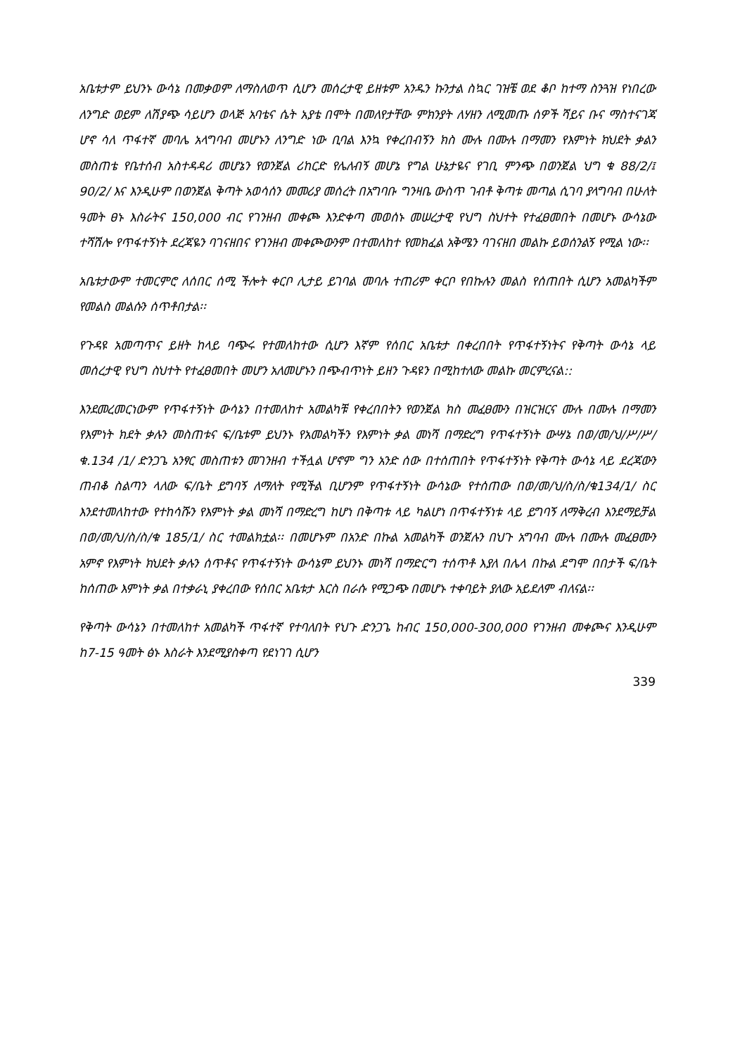አቤቱታም ይህንኑ ውሳኔ በመቃወም ለማስለወጥ ሲሆን መሰረታዊ ይዘቱም አንዱን ኩንታል ስኳር ገዝቼ ወደ ቆቦ ከተማ ስንጓዝ የነበረው ለንግድ ወይም ለሽያጭ ሳይሆን ወላጅ አባቴና ሴት አያቴ በሞት በመለየታቸው ምክንያት ለሃዘን ለሚመጡ ሰዎች ሻይና ቡና ማስተናገጃ ሆኖ ሳለ ጥፋተኛ መባሌ አላግባብ መሆኑን ለንግድ ነው ቢባል እንኳ የቀረበብኝን ክስ ሙሉ በሙሉ በማመን የእምነት ክህደት ቃልን መስጠቴ የቤተሰብ አስተዳዳሪ መሆኔን የወንጀል ሪከርድ የሌለብኝ መሆኔ የግል ሁኔታዬና የገቢ ምንጭ በወንጀል ህግ ቁ 88/2/፤ 90/2/ እና እንዲሁም በወንጀል ቅጣት አወሳሰን መመሪያ መሰረት በአግባቡ ግንዛቤ ውስጥ ገብቶ ቅጣቱ መጣል ሲገባ ያላግባብ በሁለት ዓመት ፀኑ እስራትና 150,000 ብር የገንዘብ መቀጮ እንድቀጣ መወሰኑ መሠረታዊ የህግ ስህተት የተፈፀመበት በመሆኑ ውሳኔው ተሻሽሎ የጥፋተኝነት ደረጃዬን ባገናዘበና የገንዘብ መቀጮውንም በተመለከተ የመክፈል አቅሜን ባገናዘበ መልኩ ይወሰንልኝ የሚል ነው፡፡
አቤቱታውም ተመርምሮ ለሰበር ሰሚ ችሎት ቀርቦ ሊታይ ይገባል መባሉ ተጠሪም ቀርቦ የበኩሉን መልስ የሰጠበት ሲሆን አመልካችም የመልስ መልሱን ሰጥቶበታል፡፡
የጉዳዩ አመጣጥና ይዘት ከላይ ባጭሩ የተመለከተው ሲሆን እኛም የሰበር አቤቱታ በቀረበበት የጥፋተኝነትና የቅጣት ውሳኔ ላይ መሰረታዊ የህግ ስህተት የተፈፀመበት መሆን አለመሆኑን በጭብጥነት ይዘን ጉዳዩን በሚከተለው መልኩ መርምረናል::
እንደመረመርነውም የጥፋተኝነት ውሳኔን በተመለከተ አመልካቹ የቀረበበትን የወንጀል ክስ መፈፀሙን በዝርዝርና ሙሉ በሙሉ በማመን የእምነት ክደት ቃሉን መስጠቱና ፍ/ቤቱም ይህንኑ የአመልካችን የእምነት ቃል መነሻ በማድረግ የጥፋተኝነት ውሣኔ በወ/መ/ህ/ሥ/ሥ/ቁ.134 /1/ ድንጋጌ አንፃር መስጠቱን መገንዘብ ተችሏል ሆኖም ግን አንድ ሰው በተሰጠበት የጥፋተኝነት የቅጣት ውሳኔ ላይ ደረጃውን ጠብቆ ስልጣን ላለው ፍ/ቤት ይግባኝ ለማለት የሚችል ቢሆንም የጥፋተኝነት ውሳኔው የተሰጠው በወ/መ/ህ/ስ/ስ/ቁ134/1/ ስር እንደተመለከተው የተከሳሹን የእምነት ቃል መነሻ በማድረግ ከሆነ በቅጣቱ ላይ ካልሆነ በጥፋተኝነቱ ላይ ይግባኝ ለማቅረብ እንደማይቻል በወ/መ/ህ/ስ/ስ/ቁ 185/1/ ስር ተመልክቷል፡፡ በመሆኑም በአንድ በኩል አመልካች ወንጀሉን በህጉ አግባብ ሙሉ በሙሉ መፈፀሙን አምኖ የእምነት ክህደት ቃሉን ሰጥቶና የጥፋተኝነት ውሳኔም ይህንኑ መነሻ በማድርግ ተሰጥቶ እያለ በሌላ በኩል ደግሞ በበታች ፍ/ቤት ከሰጠው እምነት ቃል በተቃራኒ ያቀረበው የሰበር አቤቱታ እርስ በራሱ የሚጋጭ በመሆኑ ተቀባይት ያለው አይደለም ብለናል፡፡
የቅጣት ውሳኔን በተመለከተ አመልካች ጥፋተኛ የተባለበት የህጉ ድንጋጌ ከብር 150,000-300,000 የገንዘብ መቀጮና እንዲሁም ከ7-15 ዓመት ፅኑ እስራት እንደሚያስቀጣ የደነገገ ሲሆን
339